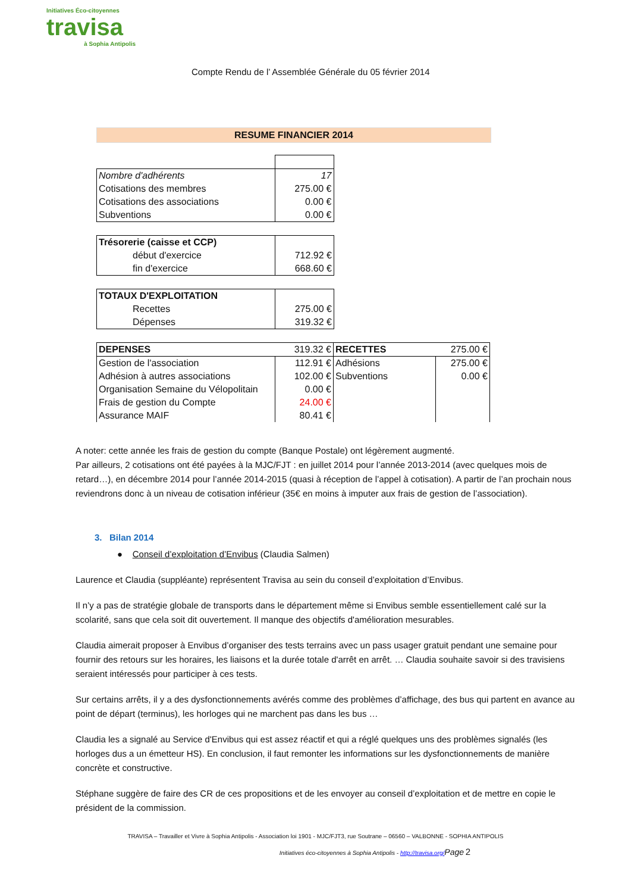Initiatives Éco-citoyennes
travisa
à Sophia Antipolis
Compte Rendu de l’ Assemblée Générale du 05 février 2014
RESUME FINANCIER 2014
| Nombre d'adhérents | 17 |
| Cotisations des membres | 275.00 € |
| Cotisations des associations | 0.00 € |
| Subventions | 0.00 € |
| Trésorerie (caisse et CCP) | |
| début d'exercice | 712.92 € |
| fin d'exercice | 668.60 € |
| TOTAUX D'EXPLOITATION | |
| Recettes | 275.00 € |
| Dépenses | 319.32 € |
| DEPENSES | 319.32 € | RECETTES | 275.00 € |
| Gestion de l'association | 112.91 € | Adhésions | 275.00 € |
| Adhésion à autres associations | 102.00 € | Subventions | 0.00 € |
| Organisation Semaine du Vélopolitain | 0.00 € | | |
| Frais de gestion du Compte | 24.00 € | | |
| Assurance MAIF | 80.41 € | | |
A noter: cette année les frais de gestion du compte (Banque Postale) ont légèrement augmenté.
Par ailleurs, 2 cotisations ont été payées à la MJC/FJT : en juillet 2014 pour l’année 2013-2014 (avec quelques mois de retard…), en décembre 2014 pour l’année 2014-2015 (quasi à réception de l’appel à cotisation). A partir de l’an prochain nous reviendrons donc à un niveau de cotisation inférieur (35€ en moins à imputer aux frais de gestion de l’association).
3. Bilan 2014
● Conseil d’exploitation d’Envibus (Claudia Salmen)
Laurence et Claudia (suppléante) représentent Travisa au sein du conseil d’exploitation d’Envibus.
Il n’y a pas de stratégie globale de transports dans le département même si Envibus semble essentiellement calé sur la scolarité, sans que cela soit dit ouvertement. Il manque des objectifs d'amélioration mesurables.
Claudia aimerait proposer à Envibus d’organiser des tests terrains avec un pass usager gratuit pendant une semaine pour fournir des retours sur les horaires, les liaisons et la durée totale d'arrêt en arrêt. … Claudia souhaite savoir si des travisiens seraient intéressés pour participer à ces tests.
Sur certains arrêts, il y a des dysfonctionnements avérés comme des problèmes d’affichage, des bus qui partent en avance au point de départ (terminus), les horloges qui ne marchent pas dans les bus …
Claudia les a signalé au Service d'Envibus qui est assez réactif et qui a réglé quelques uns des problèmes signalés (les horloges dus a un émetteur HS). En conclusion, il faut remonter les informations sur les dysfonctionnements de manière concrète et constructive.
Stéphane suggère de faire des CR de ces propositions et de les envoyer au conseil d’exploitation et de mettre en copie le président de la commission.
TRAVISA – Travailler et Vivre à Sophia Antipolis - Association loi 1901 - MJC/FJT3, rue Soutrane – 06560 – VALBONNE - SOPHIA ANTIPOLIS
Initiatives éco-citoyennes à Sophia Antipolis - http://travisa.org/Page 2